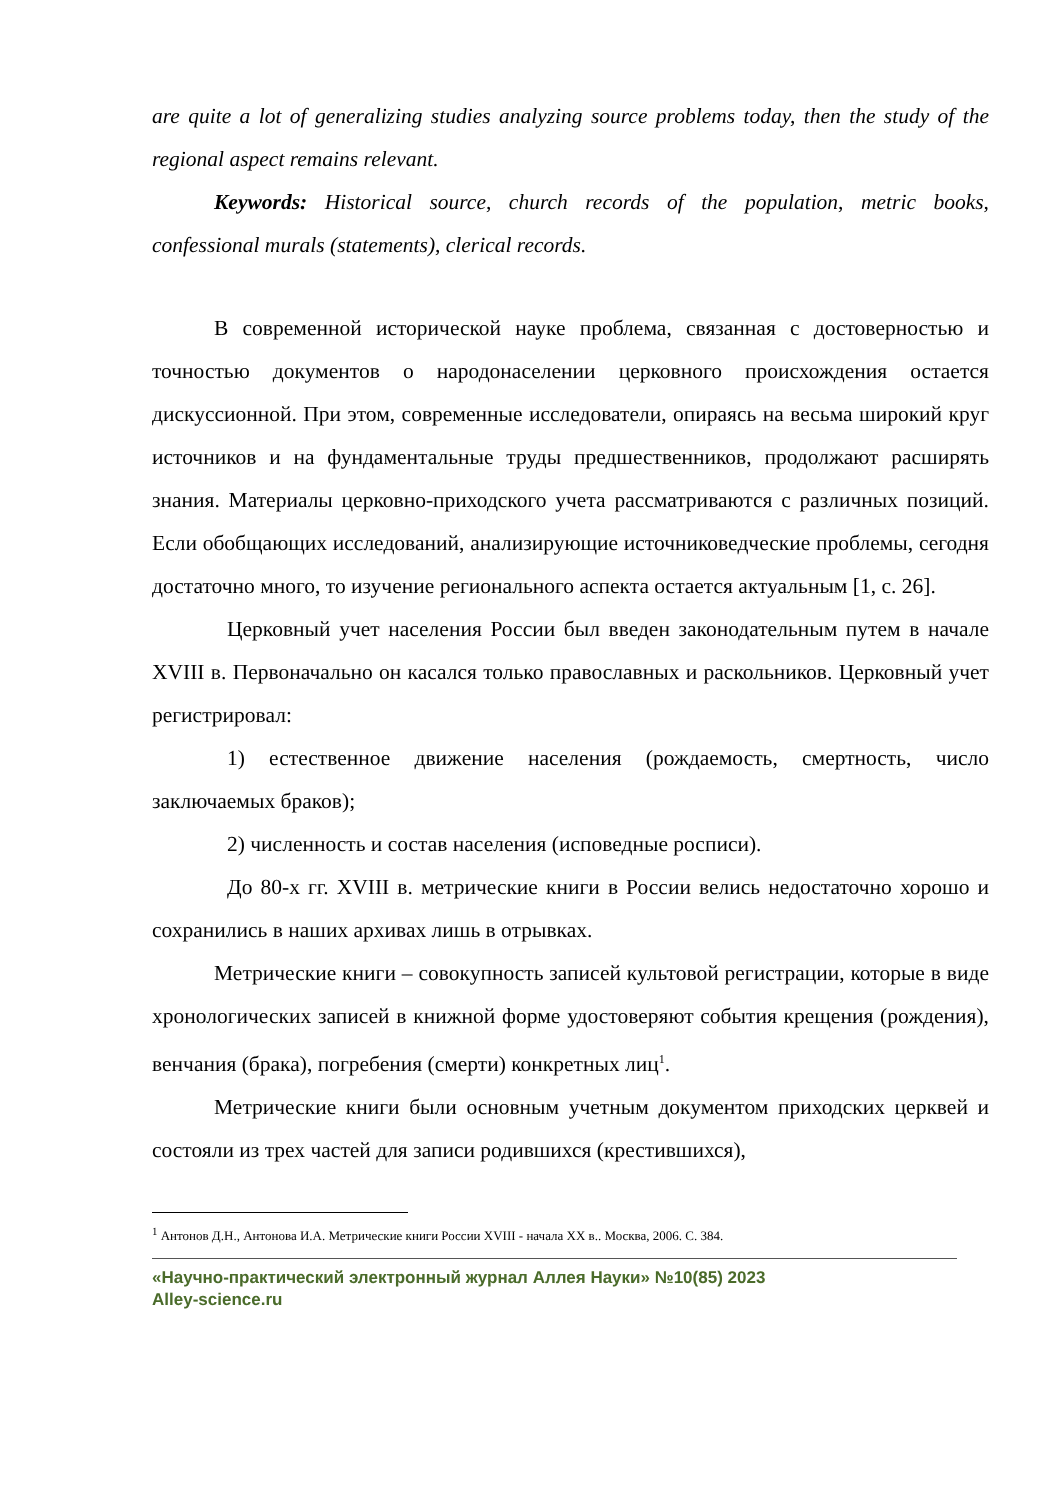are quite a lot of generalizing studies analyzing source problems today, then the study of the regional aspect remains relevant.
Keywords: Historical source, church records of the population, metric books, confessional murals (statements), clerical records.
В современной исторической науке проблема, связанная с достоверностью и точностью документов о народонаселении церковного происхождения остается дискуссионной. При этом, современные исследователи, опираясь на весьма широкий круг источников и на фундаментальные труды предшественников, продолжают расширять знания. Материалы церковно-приходского учета рассматриваются с различных позиций. Если обобщающих исследований, анализирующие источниковедческие проблемы, сегодня достаточно много, то изучение регионального аспекта остается актуальным [1, с. 26].
Церковный учет населения России был введен законодательным путем в начале XVIII в. Первоначально он касался только православных и раскольников. Церковный учет регистрировал:
1) естественное движение населения (рождаемость, смертность, число заключаемых браков);
2) численность и состав населения (исповедные росписи).
До 80-х гг. XVIII в. метрические книги в России велись недостаточно хорошо и сохранились в наших архивах лишь в отрывках.
Метрические книги – совокупность записей культовой регистрации, которые в виде хронологических записей в книжной форме удостоверяют события крещения (рождения), венчания (брака), погребения (смерти) конкретных лиц<sup>1</sup>.
Метрические книги были основным учетным документом приходских церквей и состояли из трех частей для записи родившихся (крестившихся),
<sup>1</sup> Антонов Д.Н., Антонова И.А. Метрические книги России XVIII - начала XX в.. Москва, 2006. С. 384.
«Научно-практический электронный журнал Аллея Науки» №10(85) 2023
Alley-science.ru